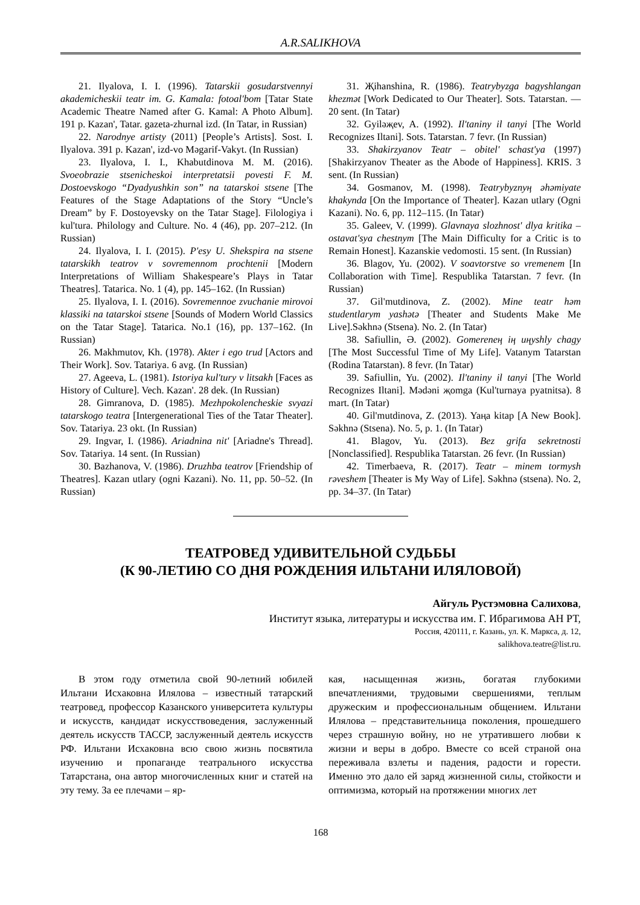A.R.SALIKHOVA
21. Ilyalova, I. I. (1996). Tatarskii gosudarstvennyi akademicheskii teatr im. G. Kamala: fotoal'bom [Tatar State Academic Theatre Named after G. Kamal: A Photo Album]. 191 p. Kazan', Tatar. gazeta-zhurnal izd. (In Tatar, in Russian)
22. Narodnye artisty (2011) [People’s Artists]. Sost. I. Ilyalova. 391 p. Kazan', izd-vo Məgarif-Vakyt. (In Russian)
23. Ilyalova, I. I., Khabutdinova M. M. (2016). Svoeobrazie stsenicheskoi interpretatsii povesti F. M. Dostoevskogo “Dyadyushkin son” na tatarskoi stsene [The Features of the Stage Adaptations of the Story “Uncle’s Dream” by F. Dostoyevsky on the Tatar Stage]. Filologiya i kul'tura. Philology and Culture. No. 4 (46), pp. 207–212. (In Russian)
24. Ilyalova, I. I. (2015). P'esy U. Shekspira na stsene tatarskikh teatrov v sovremennom prochtenii [Modern Interpretations of William Shakespeare’s Plays in Tatar Theatres]. Tatarica. No. 1 (4), pp. 145–162. (In Russian)
25. Ilyalova, I. I. (2016). Sovremennoe zvuchanie mirovoi klassiki na tatarskoi stsene [Sounds of Modern World Classics on the Tatar Stage]. Tatarica. No.1 (16), pp. 137–162. (In Russian)
26. Makhmutov, Kh. (1978). Akter i ego trud [Actors and Their Work]. Sov. Tatariya. 6 avg. (In Russian)
27. Ageeva, L. (1981). Istoriya kul'tury v litsakh [Faces as History of Culture]. Vech. Kazan'. 28 dek. (In Russian)
28. Gimranova, D. (1985). Mezhpokolencheskie svyazi tatarskogo teatra [Intergenerational Ties of the Tatar Theater]. Sov. Tatariya. 23 okt. (In Russian)
29. Ingvar, I. (1986). Ariadnina nit' [Ariadne's Thread]. Sov. Tatariya. 14 sent. (In Russian)
30. Bazhanova, V. (1986). Druzhba teatrov [Friendship of Theatres]. Kazan utlary (ogni Kazani). No. 11, pp. 50–52. (In Russian)
31. Җihanshina, R. (1986). Teatrybyzga bagyshlangan khezmət [Work Dedicated to Our Theater]. Sots. Tatarstan. — 20 sent. (In Tatar)
32. Gyiləҗev, A. (1992). Il'taniny il tanyi [The World Recognizes Iltani]. Sots. Tatarstan. 7 fevr. (In Russian)
33. Shakirzyanov Teatr – obitel' schast'ya (1997) [Shakirzyanov Theater as the Abode of Happiness]. KRIS. 3 sent. (In Russian)
34. Gosmanov, M. (1998). Teatrybyznyң əhəmiyate khakynda [On the Importance of Theater]. Kazan utlary (Ogni Kazani). No. 6, pp. 112–115. (In Tatar)
35. Galeev, V. (1999). Glavnaya slozhnost' dlya kritika – ostavat'sya chestnym [The Main Difficulty for a Critic is to Remain Honest]. Kazanskie vedomosti. 15 sent. (In Russian)
36. Blagov, Yu. (2002). V soavtorstve so vremenem [In Collaboration with Time]. Respublika Tatarstan. 7 fevr. (In Russian)
37. Gil'mutdinova, Z. (2002). Mine teatr həm studentlarym yashətə [Theater and Students Make Me Live].Səkhnə (Stsena). No. 2. (In Tatar)
38. Safiullin, Ə. (2002). Gomereneң iң uңyshly chagy [The Most Successful Time of My Life]. Vatanym Tatarstan (Rodina Tatarstan). 8 fevr. (In Tatar)
39. Safiullin, Yu. (2002). Il'taniny il tanyi [The World Recognizes Iltani]. Mədəni җomga (Kul'turnaya pyatnitsa). 8 mart. (In Tatar)
40. Gil'mutdinova, Z. (2013). Yaңa kitap [A New Book]. Səkhnə (Stsena). No. 5, p. 1. (In Tatar)
41. Blagov, Yu. (2013). Bez grifa sekretnosti [Nonclassified]. Respublika Tatarstan. 26 fevr. (In Russian)
42. Timerbaeva, R. (2017). Teatr – minem tormysh rəveshem [Theater is My Way of Life]. Səkhnə (stsena). No. 2, pp. 34–37. (In Tatar)
ТЕАТРОВЕД УДИВИТЕЛЬНОЙ СУДЬБЫ
(К 90-ЛЕТИЮ СО ДНЯ РОЖДЕНИЯ ИЛЬТАНИ ИЛЯЛОВОЙ)
Айгуль Рустэмовна Салихова,
Институт языка, литературы и искусства им. Г. Ибрагимова АН РТ,
Россия, 420111, г. Казань, ул. К. Маркса, д. 12,
salikhova.teatre@list.ru.
В этом году отметила свой 90-летний юбилей Ильтани Исхаковна Илялова – известный татарский театровед, профессор Казанского университета культуры и искусств, кандидат искусствоведения, заслуженный деятель искусств ТАССР, заслуженный деятель искусств РФ. Ильтани Исхаковна всю свою жизнь посвятила изучению и пропаганде театрального искусства Татарстана, она автор многочисленных книг и статей на эту тему. За ее плечами – яр-
кая, насыщенная жизнь, богатая глубокими впечатлениями, трудовыми свершениями, теплым дружеским и профессиональным общением. Ильтани Илялова – представительница поколения, прошедшего через страшную войну, но не утратившего любви к жизни и веры в добро. Вместе со всей страной она переживала взлеты и падения, радости и горести. Именно это дало ей заряд жизненной силы, стойкости и оптимизма, который на протяжении многих лет
168